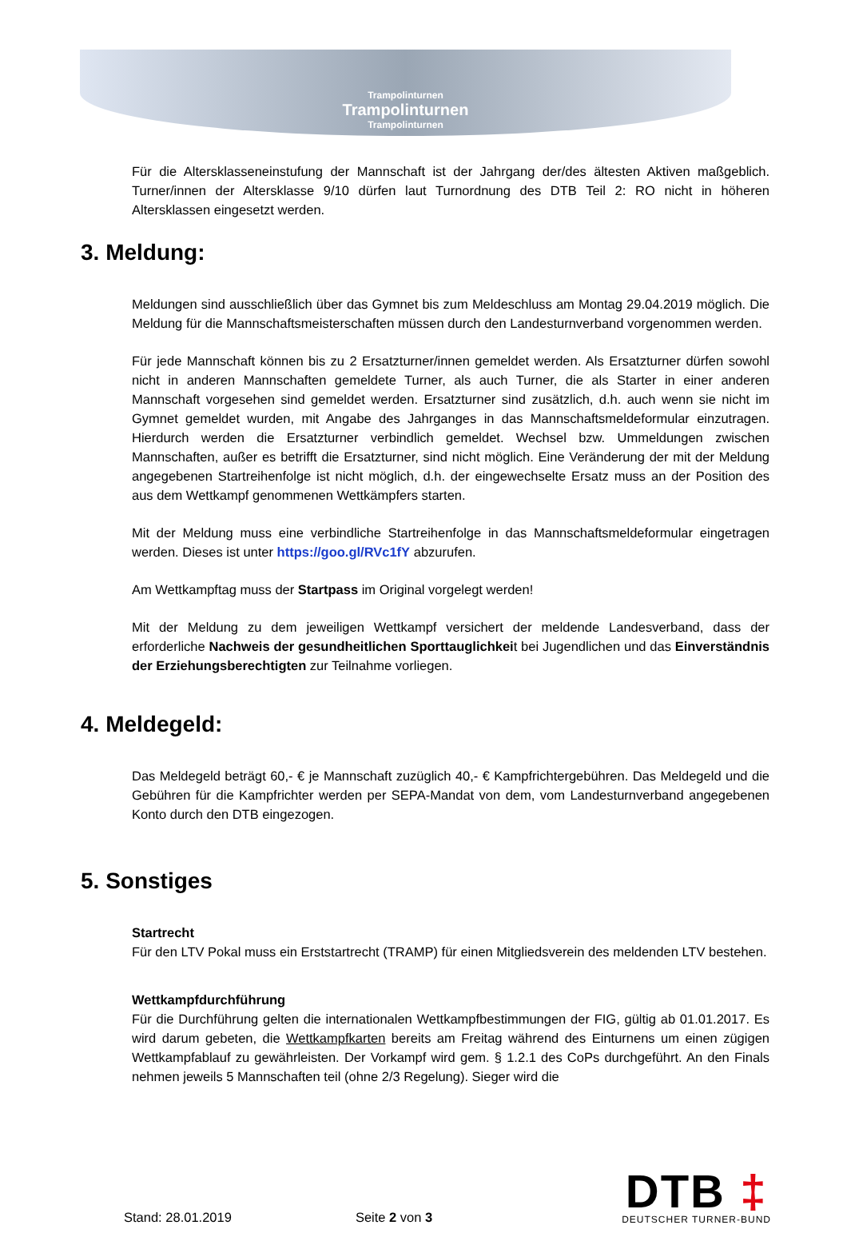Trampolinturnen
Trampolinturnen
Trampolinturnen
Für die Altersklasseneinstufung der Mannschaft ist der Jahrgang der/des ältesten Aktiven maßgeblich. Turner/innen der Altersklasse 9/10 dürfen laut Turnordnung des DTB Teil 2: RO nicht in höheren Altersklassen eingesetzt werden.
3. Meldung:
Meldungen sind ausschließlich über das Gymnet bis zum Meldeschluss am Montag 29.04.2019 möglich. Die Meldung für die Mannschaftsmeisterschaften müssen durch den Landesturnverband vorgenommen werden.
Für jede Mannschaft können bis zu 2 Ersatzturner/innen gemeldet werden. Als Ersatzturner dürfen sowohl nicht in anderen Mannschaften gemeldete Turner, als auch Turner, die als Starter in einer anderen Mannschaft vorgesehen sind gemeldet werden. Ersatzturner sind zusätzlich, d.h. auch wenn sie nicht im Gymnet gemeldet wurden, mit Angabe des Jahrganges in das Mannschaftsmeldeformular einzutragen. Hierdurch werden die Ersatzturner verbindlich gemeldet. Wechsel bzw. Ummeldungen zwischen Mannschaften, außer es betrifft die Ersatzturner, sind nicht möglich. Eine Veränderung der mit der Meldung angegebenen Startreihenfolge ist nicht möglich, d.h. der eingewechselte Ersatz muss an der Position des aus dem Wettkampf genommenen Wettkämpfers starten.
Mit der Meldung muss eine verbindliche Startreihenfolge in das Mannschaftsmeldeformular eingetragen werden. Dieses ist unter https://goo.gl/RVc1fY abzurufen.
Am Wettkampftag muss der Startpass im Original vorgelegt werden!
Mit der Meldung zu dem jeweiligen Wettkampf versichert der meldende Landesverband, dass der erforderliche Nachweis der gesundheitlichen Sporttauglichkeit bei Jugendlichen und das Einverständnis der Erziehungsberechtigten zur Teilnahme vorliegen.
4. Meldegeld:
Das Meldegeld beträgt 60,- € je Mannschaft zuzüglich 40,- € Kampfrichtergebühren. Das Meldegeld und die Gebühren für die Kampfrichter werden per SEPA-Mandat von dem, vom Landesturnverband angegebenen Konto durch den DTB eingezogen.
5. Sonstiges
Startrecht
Für den LTV Pokal muss ein Erststartrecht (TRAMP) für einen Mitgliedsverein des meldenden LTV bestehen.
Wettkampfdurchführung
Für die Durchführung gelten die internationalen Wettkampfbestimmungen der FIG, gültig ab 01.01.2017. Es wird darum gebeten, die Wettkampfkarten bereits am Freitag während des Einturnens um einen zügigen Wettkampfablauf zu gewährleisten. Der Vorkampf wird gem. § 1.2.1 des CoPs durchgeführt. An den Finals nehmen jeweils 5 Mannschaften teil (ohne 2/3 Regelung). Sieger wird die
Stand: 28.01.2019 Seite 2 von 3
DTB ‡
DEUTSCHER TURNER-BUND